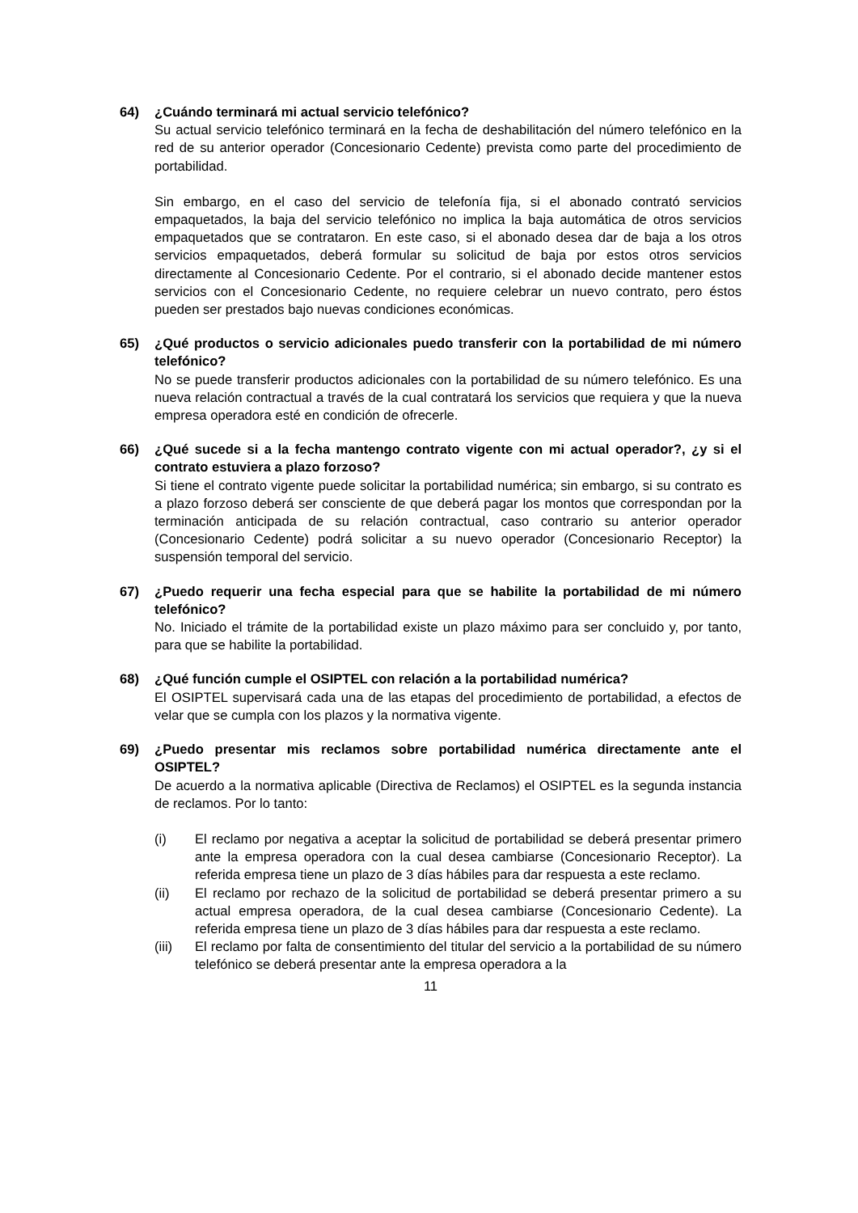64) ¿Cuándo terminará mi actual servicio telefónico?
Su actual servicio telefónico terminará en la fecha de deshabilitación del número telefónico en la red de su anterior operador (Concesionario Cedente) prevista como parte del procedimiento de portabilidad.
Sin embargo, en el caso del servicio de telefonía fija, si el abonado contrató servicios empaquetados, la baja del servicio telefónico no implica la baja automática de otros servicios empaquetados que se contrataron. En este caso, si el abonado desea dar de baja a los otros servicios empaquetados, deberá formular su solicitud de baja por estos otros servicios directamente al Concesionario Cedente. Por el contrario, si el abonado decide mantener estos servicios con el Concesionario Cedente, no requiere celebrar un nuevo contrato, pero éstos pueden ser prestados bajo nuevas condiciones económicas.
65) ¿Qué productos o servicio adicionales puedo transferir con la portabilidad de mi número telefónico?
No se puede transferir productos adicionales con la portabilidad de su número telefónico. Es una nueva relación contractual a través de la cual contratará los servicios que requiera y que la nueva empresa operadora esté en condición de ofrecerle.
66) ¿Qué sucede si a la fecha mantengo contrato vigente con mi actual operador?, ¿y si el contrato estuviera a plazo forzoso?
Si tiene el contrato vigente puede solicitar la portabilidad numérica; sin embargo, si su contrato es a plazo forzoso deberá ser consciente de que deberá pagar los montos que correspondan por la terminación anticipada de su relación contractual, caso contrario su anterior operador (Concesionario Cedente) podrá solicitar a su nuevo operador (Concesionario Receptor) la suspensión temporal del servicio.
67) ¿Puedo requerir una fecha especial para que se habilite la portabilidad de mi número telefónico?
No. Iniciado el trámite de la portabilidad existe un plazo máximo para ser concluido y, por tanto, para que se habilite la portabilidad.
68) ¿Qué función cumple el OSIPTEL con relación a la portabilidad numérica?
El OSIPTEL supervisará cada una de las etapas del procedimiento de portabilidad, a efectos de velar que se cumpla con los plazos y la normativa vigente.
69) ¿Puedo presentar mis reclamos sobre portabilidad numérica directamente ante el OSIPTEL?
De acuerdo a la normativa aplicable (Directiva de Reclamos) el OSIPTEL es la segunda instancia de reclamos. Por lo tanto:
(i) El reclamo por negativa a aceptar la solicitud de portabilidad se deberá presentar primero ante la empresa operadora con la cual desea cambiarse (Concesionario Receptor). La referida empresa tiene un plazo de 3 días hábiles para dar respuesta a este reclamo.
(ii) El reclamo por rechazo de la solicitud de portabilidad se deberá presentar primero a su actual empresa operadora, de la cual desea cambiarse (Concesionario Cedente). La referida empresa tiene un plazo de 3 días hábiles para dar respuesta a este reclamo.
(iii) El reclamo por falta de consentimiento del titular del servicio a la portabilidad de su número telefónico se deberá presentar ante la empresa operadora a la
11